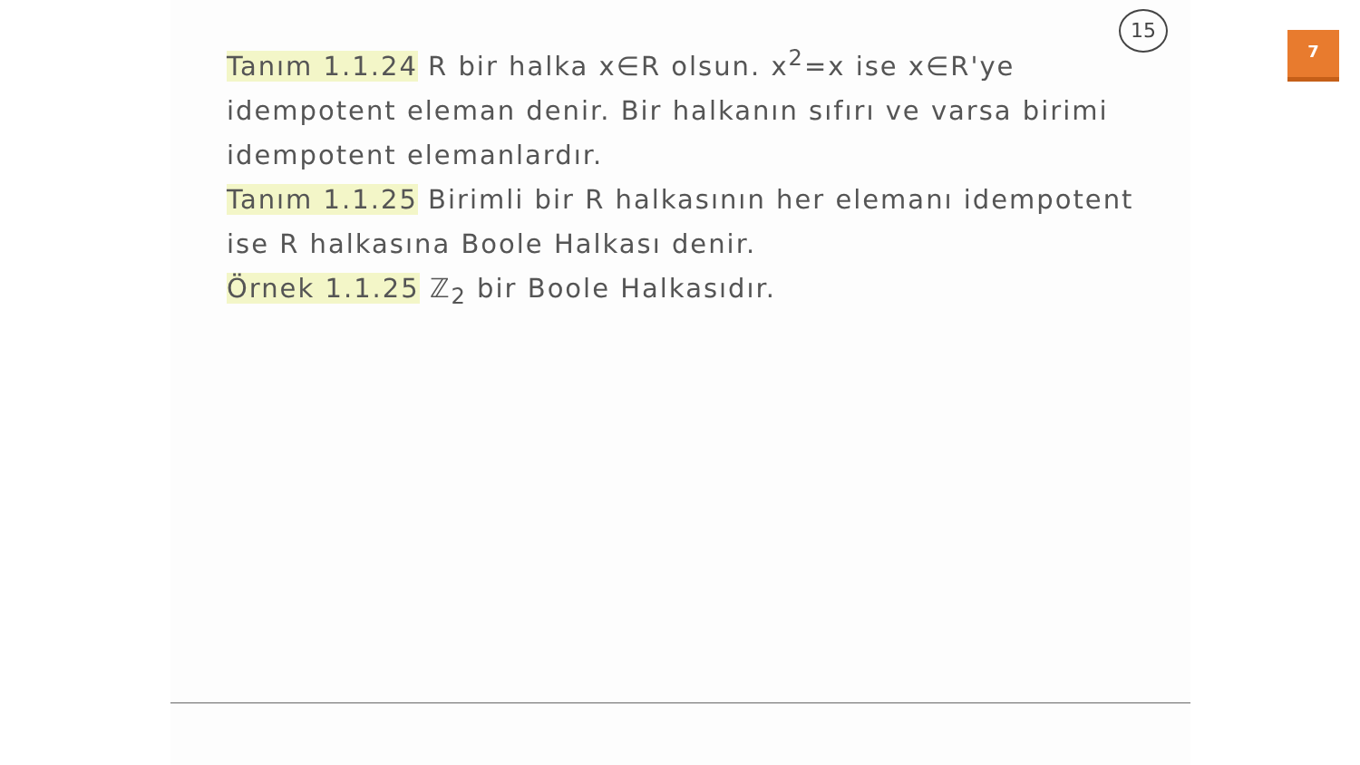15
Tanım 1.1.24 R bir halka x∈R olsun. x<sup>2</sup>=x ise x∈R'ye idempotent eleman denir. Bir halkanın sıfırı ve varsa birimi idempotent elemanlardır.
Tanım 1.1.25 Birimli bir R halkasının her elemanı idempotent ise R halkasına Boole Halkası denir.
Örnek 1.1.25 ℤ<sub>2</sub> bir Boole Halkasıdır.
7